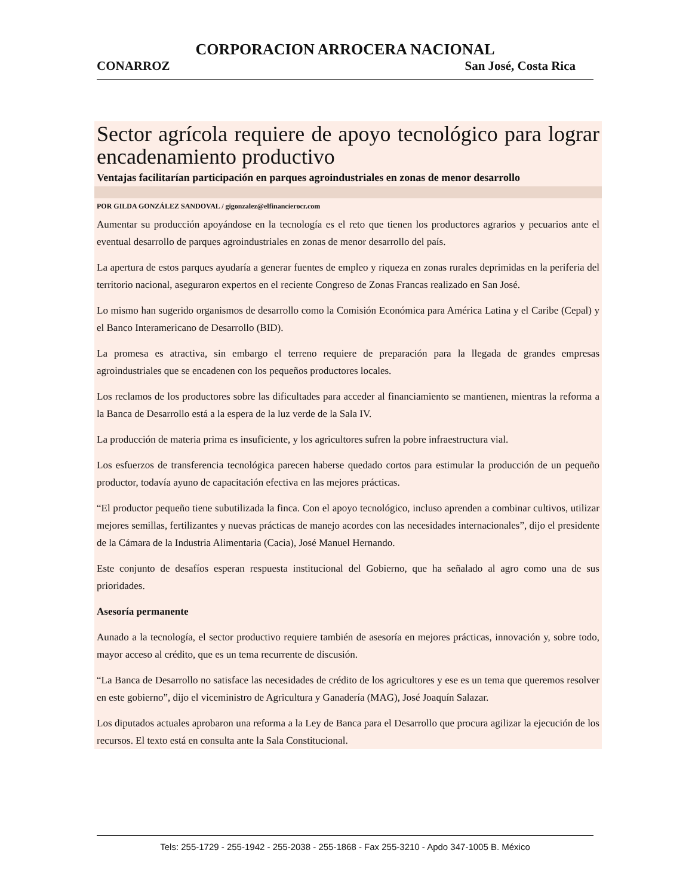CORPORACION ARROCERA NACIONAL
CONARROZ San José, Costa Rica
Sector agrícola requiere de apoyo tecnológico para lograr encadenamiento productivo
Ventajas facilitarían participación en parques agroindustriales en zonas de menor desarrollo
POR GILDA GONZÁLEZ SANDOVAL / gigonzalez@elfinancierocr.com
Aumentar su producción apoyándose en la tecnología es el reto que tienen los productores agrarios y pecuarios ante el eventual desarrollo de parques agroindustriales en zonas de menor desarrollo del país.
La apertura de estos parques ayudaría a generar fuentes de empleo y riqueza en zonas rurales deprimidas en la periferia del territorio nacional, aseguraron expertos en el reciente Congreso de Zonas Francas realizado en San José.
Lo mismo han sugerido organismos de desarrollo como la Comisión Económica para América Latina y el Caribe (Cepal) y el Banco Interamericano de Desarrollo (BID).
La promesa es atractiva, sin embargo el terreno requiere de preparación para la llegada de grandes empresas agroindustriales que se encadenen con los pequeños productores locales.
Los reclamos de los productores sobre las dificultades para acceder al financiamiento se mantienen, mientras la reforma a la Banca de Desarrollo está a la espera de la luz verde de la Sala IV.
La producción de materia prima es insuficiente, y los agricultores sufren la pobre infraestructura vial.
Los esfuerzos de transferencia tecnológica parecen haberse quedado cortos para estimular la producción de un pequeño productor, todavía ayuno de capacitación efectiva en las mejores prácticas.
“El productor pequeño tiene subutilizada la finca. Con el apoyo tecnológico, incluso aprenden a combinar cultivos, utilizar mejores semillas, fertilizantes y nuevas prácticas de manejo acordes con las necesidades internacionales”, dijo el presidente de la Cámara de la Industria Alimentaria (Cacia), José Manuel Hernando.
Este conjunto de desafíos esperan respuesta institucional del Gobierno, que ha señalado al agro como una de sus prioridades.
Asesoría permanente
Aunado a la tecnología, el sector productivo requiere también de asesoría en mejores prácticas, innovación y, sobre todo, mayor acceso al crédito, que es un tema recurrente de discusión.
“La Banca de Desarrollo no satisface las necesidades de crédito de los agricultores y ese es un tema que queremos resolver en este gobierno”, dijo el viceministro de Agricultura y Ganadería (MAG), José Joaquín Salazar.
Los diputados actuales aprobaron una reforma a la Ley de Banca para el Desarrollo que procura agilizar la ejecución de los recursos. El texto está en consulta ante la Sala Constitucional.
Tels: 255-1729 - 255-1942 - 255-2038 - 255-1868 - Fax 255-3210 - Apdo 347-1005 B. México